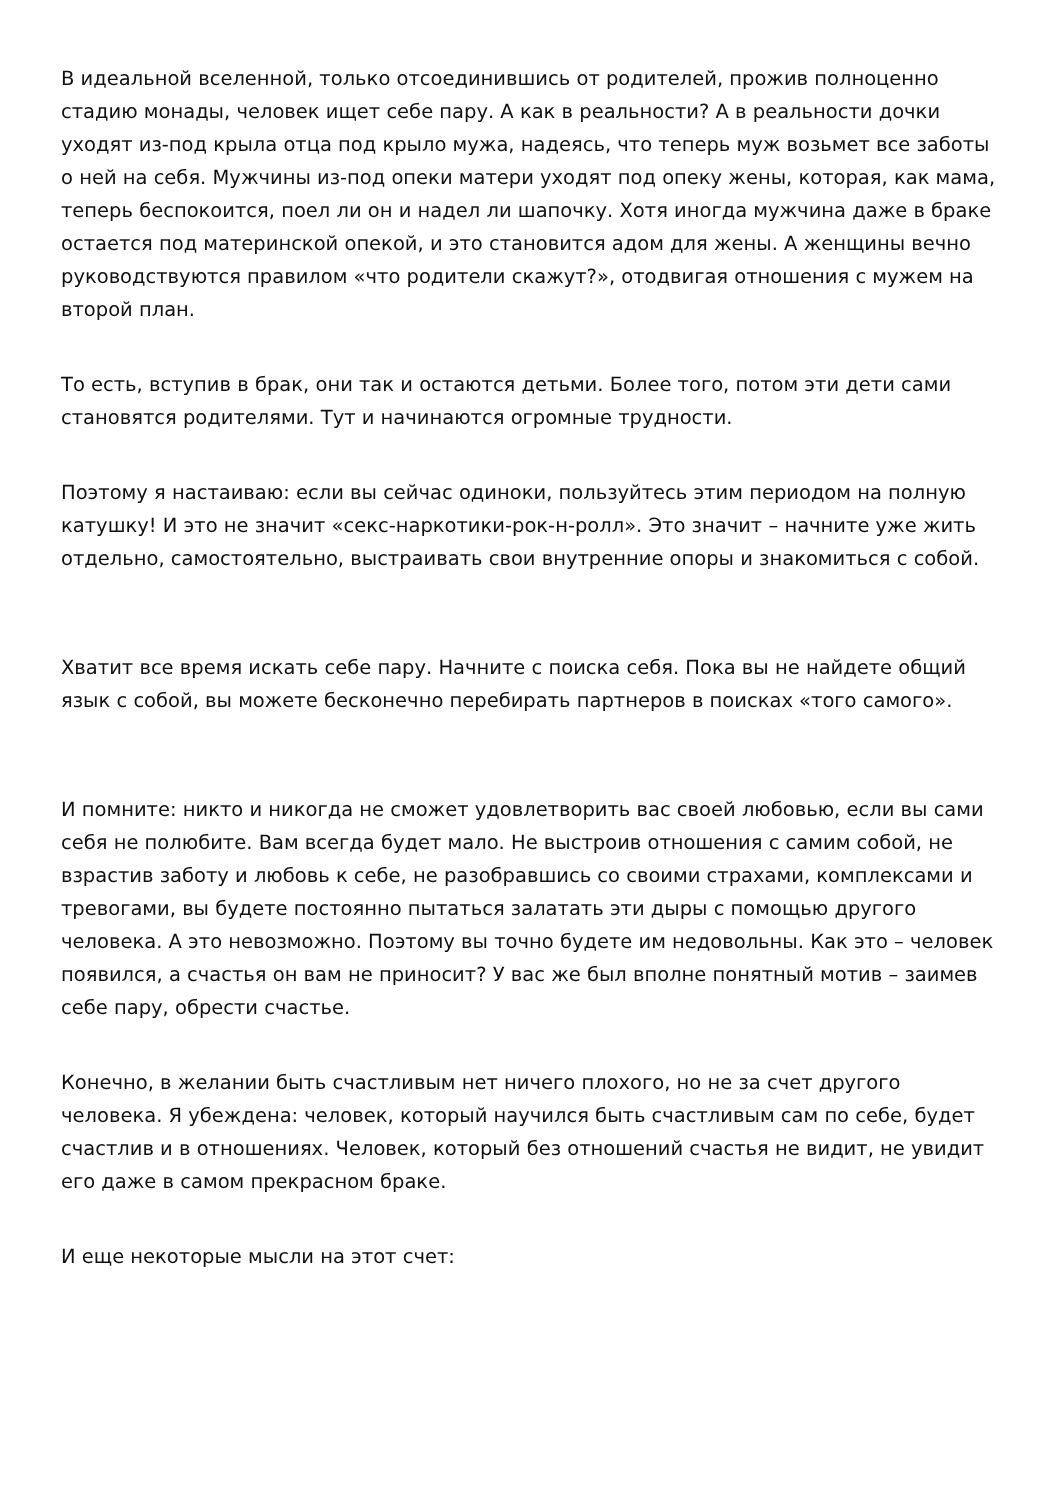В идеальной вселенной, только отсоединившись от родителей, прожив полноценно стадию монады, человек ищет себе пару. А как в реальности? А в реальности дочки уходят из-под крыла отца под крыло мужа, надеясь, что теперь муж возьмет все заботы о ней на себя. Мужчины из-под опеки матери уходят под опеку жены, которая, как мама, теперь беспокоится, поел ли он и надел ли шапочку. Хотя иногда мужчина даже в браке остается под материнской опекой, и это становится адом для жены. А женщины вечно руководствуются правилом «что родители скажут?», отодвигая отношения с мужем на второй план.
То есть, вступив в брак, они так и остаются детьми. Более того, потом эти дети сами становятся родителями. Тут и начинаются огромные трудности.
Поэтому я настаиваю: если вы сейчас одиноки, пользуйтесь этим периодом на полную катушку! И это не значит «секс-наркотики-рок-н-ролл». Это значит – начните уже жить отдельно, самостоятельно, выстраивать свои внутренние опоры и знакомиться с собой.
Хватит все время искать себе пару. Начните с поиска себя. Пока вы не найдете общий язык с собой, вы можете бесконечно перебирать партнеров в поисках «того самого».
И помните: никто и никогда не сможет удовлетворить вас своей любовью, если вы сами себя не полюбите. Вам всегда будет мало. Не выстроив отношения с самим собой, не взрастив заботу и любовь к себе, не разобравшись со своими страхами, комплексами и тревогами, вы будете постоянно пытаться залатать эти дыры с помощью другого человека. А это невозможно. Поэтому вы точно будете им недовольны. Как это – человек появился, а счастья он вам не приносит? У вас же был вполне понятный мотив – заимев себе пару, обрести счастье.
Конечно, в желании быть счастливым нет ничего плохого, но не за счет другого человека. Я убеждена: человек, который научился быть счастливым сам по себе, будет счастлив и в отношениях. Человек, который без отношений счастья не видит, не увидит его даже в самом прекрасном браке.
И еще некоторые мысли на этот счет: